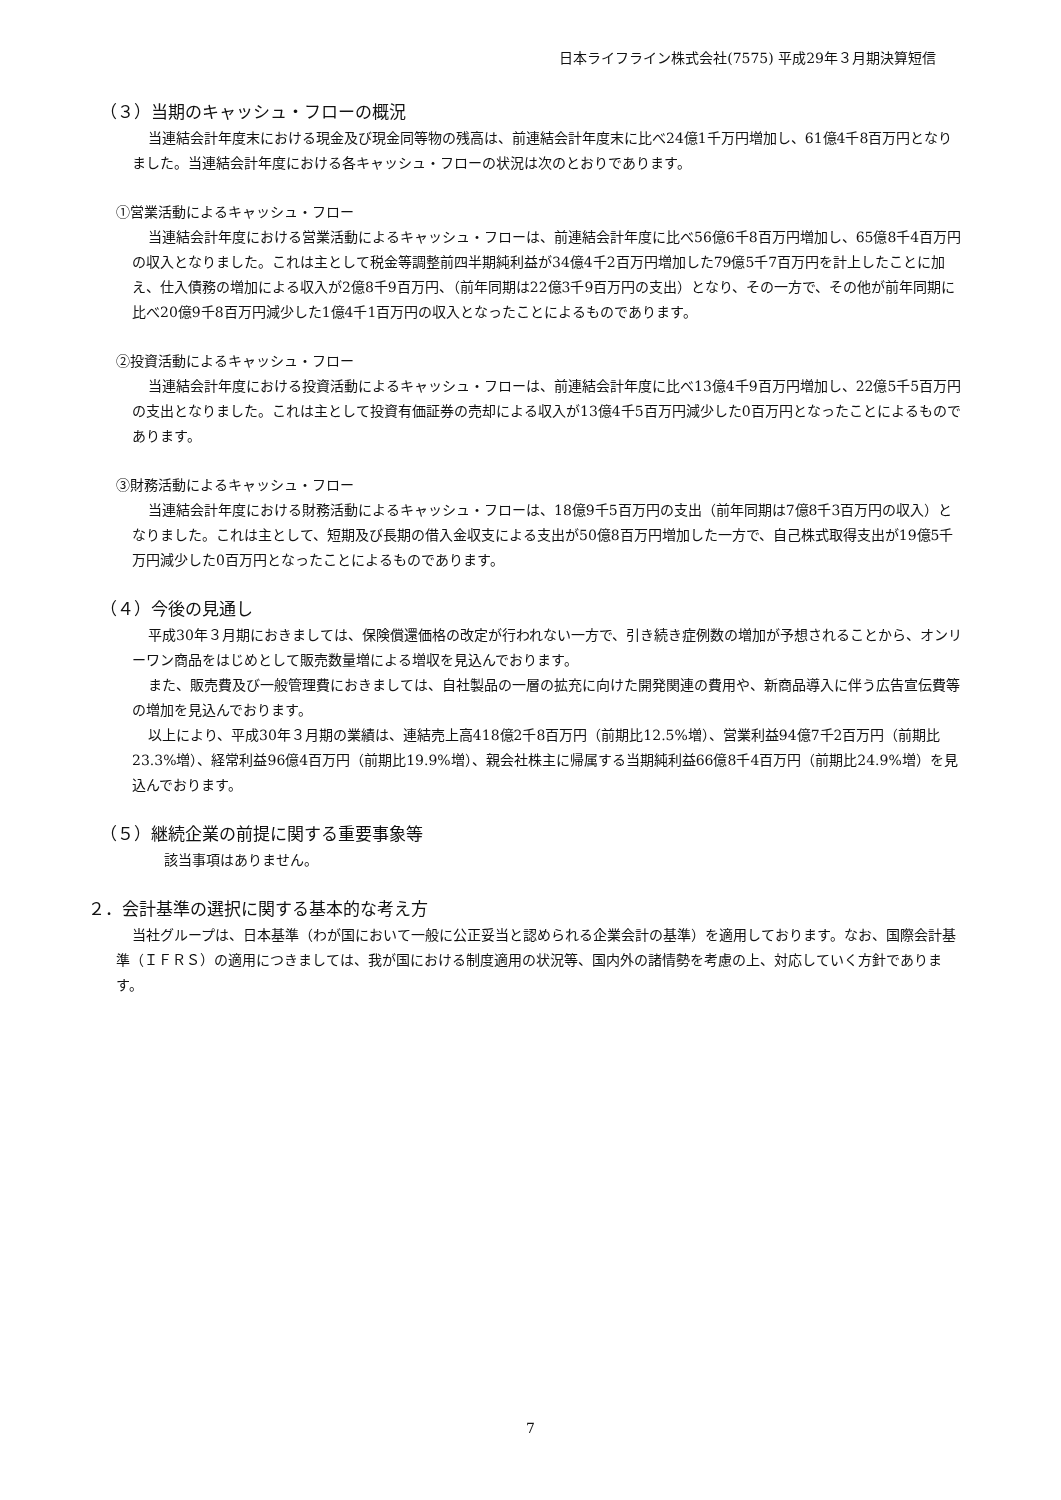日本ライフライン株式会社(7575) 平成29年３月期決算短信
（３）当期のキャッシュ・フローの概況
当連結会計年度末における現金及び現金同等物の残高は、前連結会計年度末に比べ24億1千万円増加し、61億4千8百万円となりました。当連結会計年度における各キャッシュ・フローの状況は次のとおりであります。
①営業活動によるキャッシュ・フロー
当連結会計年度における営業活動によるキャッシュ・フローは、前連結会計年度に比べ56億6千8百万円増加し、65億8千4百万円の収入となりました。これは主として税金等調整前四半期純利益が34億4千2百万円増加した79億5千7百万円を計上したことに加え、仕入債務の増加による収入が2億8千9百万円、（前年同期は22億3千9百万円の支出）となり、その一方で、その他が前年同期に比べ20億9千8百万円減少した1億4千1百万円の収入となったことによるものであります。
②投資活動によるキャッシュ・フロー
当連結会計年度における投資活動によるキャッシュ・フローは、前連結会計年度に比べ13億4千9百万円増加し、22億5千5百万円の支出となりました。これは主として投資有価証券の売却による収入が13億4千5百万円減少した0百万円となったことによるものであります。
③財務活動によるキャッシュ・フロー
当連結会計年度における財務活動によるキャッシュ・フローは、18億9千5百万円の支出（前年同期は7億8千3百万円の収入）となりました。これは主として、短期及び長期の借入金収支による支出が50億8百万円増加した一方で、自己株式取得支出が19億5千万円減少した0百万円となったことによるものであります。
（４）今後の見通し
平成30年３月期におきましては、保険償還価格の改定が行われない一方で、引き続き症例数の増加が予想されることから、オンリーワン商品をはじめとして販売数量増による増収を見込んでおります。
また、販売費及び一般管理費におきましては、自社製品の一層の拡充に向けた開発関連の費用や、新商品導入に伴う広告宣伝費等の増加を見込んでおります。
以上により、平成30年３月期の業績は、連結売上高418億2千8百万円（前期比12.5%増）、営業利益94億7千2百万円（前期比23.3%増）、経常利益96億4百万円（前期比19.9%増）、親会社株主に帰属する当期純利益66億8千4百万円（前期比24.9%増）を見込んでおります。
（５）継続企業の前提に関する重要事象等
該当事項はありません。
２．会計基準の選択に関する基本的な考え方
当社グループは、日本基準（わが国において一般に公正妥当と認められる企業会計の基準）を適用しております。なお、国際会計基準（ＩＦＲＳ）の適用につきましては、我が国における制度適用の状況等、国内外の諸情勢を考慮の上、対応していく方針であります。
7